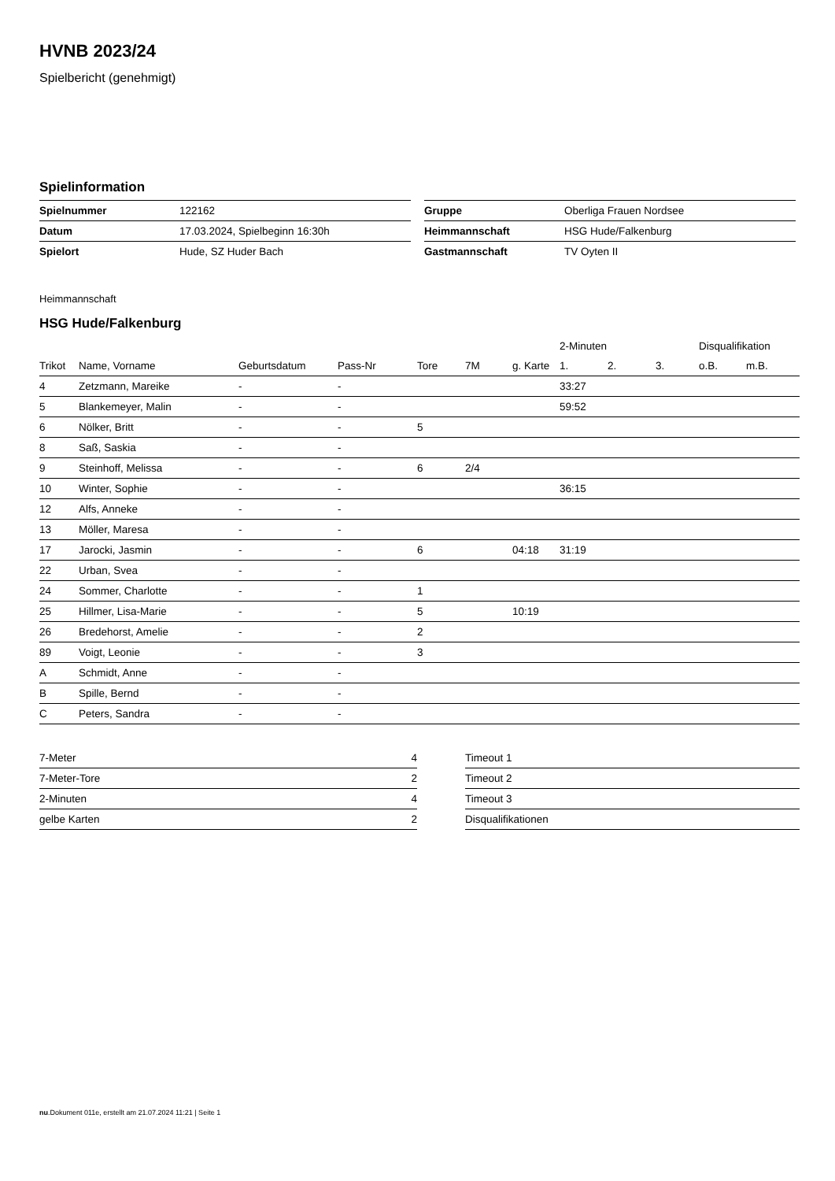HVNB 2023/24
Spielbericht (genehmigt)
Spielinformation
| Spielnummer | 122162 |
| Datum | 17.03.2024, Spielbeginn 16:30h |
| Spielort | Hude, SZ Huder Bach |
| Gruppe | Oberliga Frauen Nordsee |
| Heimmannschaft | HSG Hude/Falkenburg |
| Gastmannschaft | TV Oyten II |
Heimmannschaft
HSG Hude/Falkenburg
| | | | | | | | 2-Minuten | | | Disqualifikation | |
| --- | --- | --- | --- | --- | --- | --- | --- | --- | --- | --- | --- |
| Trikot | Name, Vorname | Geburtsdatum | Pass-Nr | Tore | 7M | g. Karte | 1. | 2. | 3. | o.B. | m.B. |
| 4 | Zetzmann, Mareike | - | - | | | | 33:27 | | | | |
| 5 | Blankemeyer, Malin | - | - | | | | 59:52 | | | | |
| 6 | Nölker, Britt | - | - | 5 | | | | | | | |
| 8 | Saß, Saskia | - | - | | | | | | | | |
| 9 | Steinhoff, Melissa | - | - | 6 | 2/4 | | | | | | |
| 10 | Winter, Sophie | - | - | | | | 36:15 | | | | |
| 12 | Alfs, Anneke | - | - | | | | | | | | |
| 13 | Möller, Maresa | - | - | | | | | | | | |
| 17 | Jarocki, Jasmin | - | - | 6 | | 04:18 | 31:19 | | | | |
| 22 | Urban, Svea | - | - | | | | | | | | |
| 24 | Sommer, Charlotte | - | - | 1 | | | | | | | |
| 25 | Hillmer, Lisa-Marie | - | - | 5 | | 10:19 | | | | | |
| 26 | Bredehorst, Amelie | - | - | 2 | | | | | | | |
| 89 | Voigt, Leonie | - | - | 3 | | | | | | | |
| A | Schmidt, Anne | - | - | | | | | | | | |
| B | Spille, Bernd | - | - | | | | | | | | |
| C | Peters, Sandra | - | - | | | | | | | | |
| 7-Meter | 4 |
| 7-Meter-Tore | 2 |
| 2-Minuten | 4 |
| gelbe Karten | 2 |
| Timeout 1 |
| Timeout 2 |
| Timeout 3 |
| Disqualifikationen |
nu.Dokument 011e, erstellt am 21.07.2024 11:21 | Seite 1